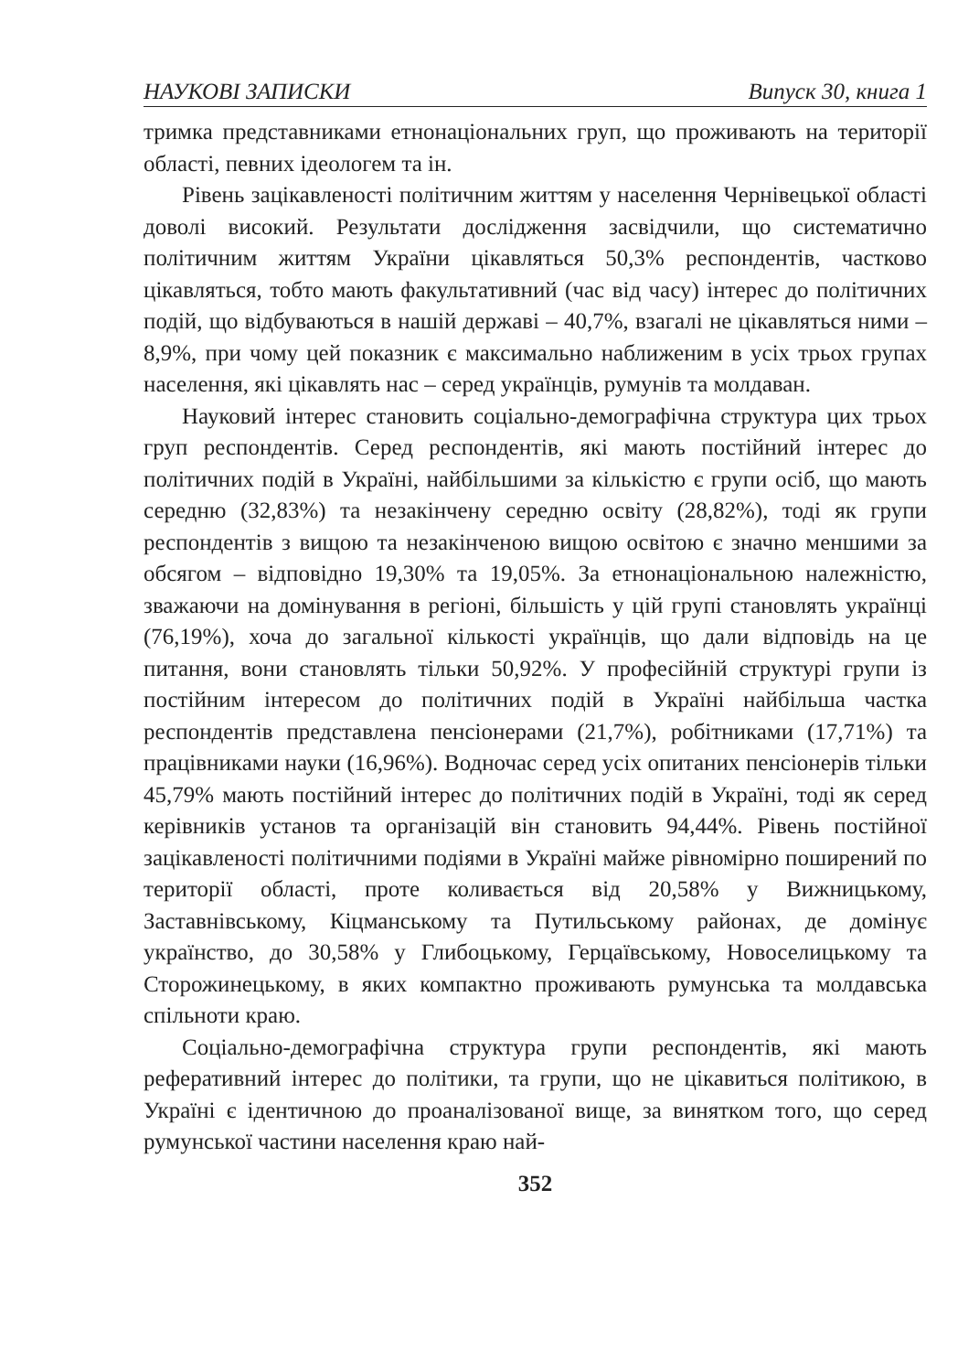НАУКОВІ ЗАПИСКИ Випуск 30, книга 1
тримка представниками етнонаціональних груп, що проживають на території області, певних ідеологем та ін.
Рівень зацікавленості політичним життям у населення Чернівецької області доволі високий. Результати дослідження засвідчили, що систематично політичним життям України цікавляться 50,3% респондентів, частково цікавляться, тобто мають факультативний (час від часу) інтерес до політичних подій, що відбуваються в нашій державі – 40,7%, взагалі не цікавляться ними – 8,9%, при чому цей показник є максимально наближеним в усіх трьох групах населення, які цікавлять нас – серед українців, румунів та молдаван.
Науковий інтерес становить соціально-демографічна структура цих трьох груп респондентів. Серед респондентів, які мають постійний інтерес до політичних подій в Україні, найбільшими за кількістю є групи осіб, що мають середню (32,83%) та незакінчену середню освіту (28,82%), тоді як групи респондентів з вищою та незакінченою вищою освітою є значно меншими за обсягом – відповідно 19,30% та 19,05%. За етнонаціональною належністю, зважаючи на домінування в регіоні, більшість у цій групі становлять українці (76,19%), хоча до загальної кількості українців, що дали відповідь на це питання, вони становлять тільки 50,92%. У професійній структурі групи із постійним інтересом до політичних подій в Україні найбільша частка респондентів представлена пенсіонерами (21,7%), робітниками (17,71%) та працівниками науки (16,96%). Водночас серед усіх опитаних пенсіонерів тільки 45,79% мають постійний інтерес до політичних подій в Україні, тоді як серед керівників установ та організацій він становить 94,44%. Рівень постійної зацікавленості політичними подіями в Україні майже рівномірно поширений по території області, проте коливається від 20,58% у Вижницькому, Заставнівському, Кіцманському та Путильському районах, де домінує українство, до 30,58% у Глибоцькому, Герцаївському, Новоселицькому та Сторожинецькому, в яких компактно проживають румунська та молдавська спільноти краю.
Соціально-демографічна структура групи респондентів, які мають реферативний інтерес до політики, та групи, що не цікавиться політикою, в Україні є ідентичною до проаналізованої вище, за винятком того, що серед румунської частини населення краю най-
352